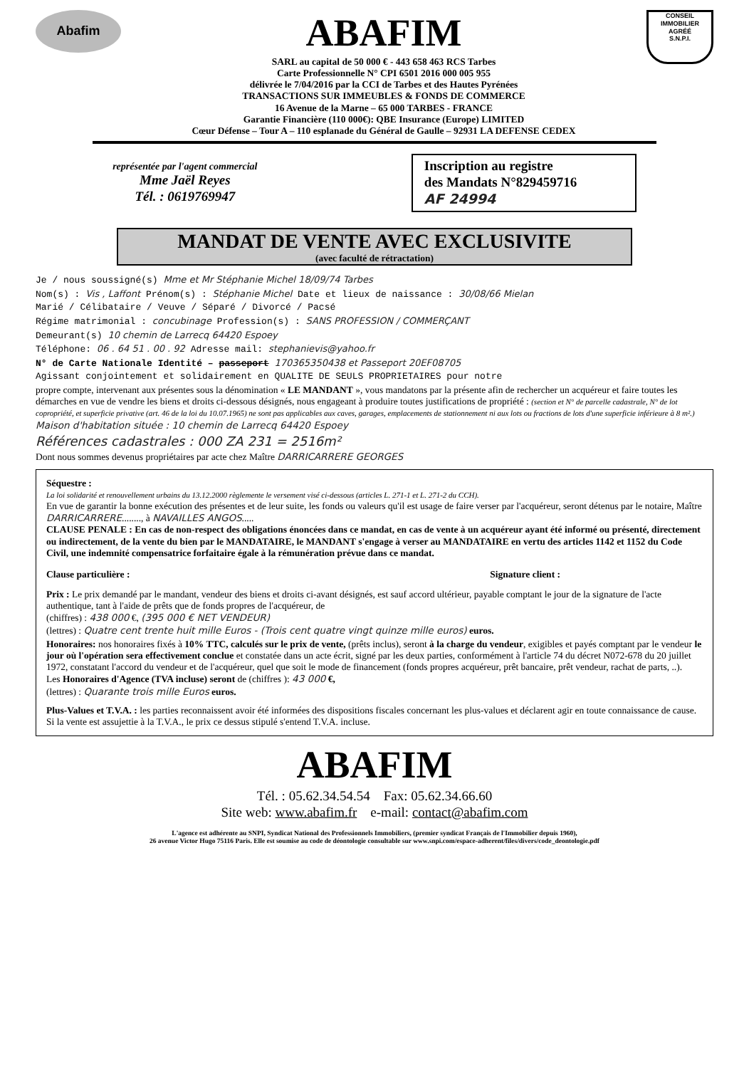Abafim
ABAFIM
SARL au capital de 50 000 € - 443 658 463 RCS Tarbes
Carte Professionnelle N° CPI 6501 2016 000 005 955
délivrée le 7/04/2016 par la CCI de Tarbes et des Hautes Pyrénées
TRANSACTIONS SUR IMMEUBLES & FONDS DE COMMERCE
16 Avenue de la Marne – 65 000 TARBES - FRANCE
Garantie Financière (110 000€): QBE Insurance (Europe) LIMITED
Cœur Défense – Tour A – 110 esplanade du Général de Gaulle – 92931 LA DEFENSE CEDEX
CONSEIL
IMMOBILIER
AGRÉÉ
S.N.P.I.
représentée par l'agent commercial
Mme Jaël Reyes
Tél. : 0619769947
Inscription au registre
des Mandats N°829459716
AF 24994
MANDAT DE VENTE AVEC EXCLUSIVITE
(avec faculté de rétractation)
Je / nous soussigné(s) Mme et Mr Stéphanie Michel 18/09/74 Tarbes
Nom(s) : Vis , Laffont Prénom(s) : Stéphanie Michel Date et lieux de naissance : 30/08/66 Mielan
Marié / Célibataire / Veuve / Séparé / Divorcé / Pacsé
Régime matrimonial : concubinage Profession(s) : SANS PROFESSION / COMMERÇANT
Demeurant(s) 10 chemin de Larrecq 64420 Espoey
Téléphone: 06 . 64 51 . 00 . 92 Adresse mail: stephanievis@yahoo.fr
N° de Carte Nationale Identité – passeport 170365350438 et Passeport 20EF08705
Agissant conjointement et solidairement en QUALITE DE SEULS PROPRIETAIRES pour notre
propre compte, intervenant aux présentes sous la dénomination « LE MANDANT », vous mandatons par la présente afin de rechercher un acquéreur et faire toutes les démarches en vue de vendre les biens et droits ci-dessous désignés, nous engageant à produire toutes justifications de propriété : (section et N° de parcelle cadastrale, N° de lot copropriété, et superficie privative (art. 46 de la loi du 10.07.1965) ne sont pas applicables aux caves, garages, emplacements de stationnement ni aux lots ou fractions de lots d'une superficie inférieure à 8 m².) Maison d'habitation située : 10 chemin de Larrecq 64420 Espoey
Références cadastrales : 000 ZA 231 = 2516m²
Dont nous sommes devenus propriétaires par acte chez Maître DARRICARRERE GEORGES
Séquestre :
La loi solidarité et renouvellement urbains du 13.12.2000 règlemente le versement visé ci-dessous (articles L. 271-1 et L. 271-2 du CCH).
En vue de garantir la bonne exécution des présentes et de leur suite, les fonds ou valeurs qu'il est usage de faire verser par l'acquéreur, seront détenus par le notaire, Maître DARRICARRERE........, à NAVAILLES ANGOS.....
CLAUSE PENALE : En cas de non-respect des obligations énoncées dans ce mandat, en cas de vente à un acquéreur ayant été informé ou présenté, directement ou indirectement, de la vente du bien par le MANDATAIRE, le MANDANT s'engage à verser au MANDATAIRE en vertu des articles 1142 et 1152 du Code Civil, une indemnité compensatrice forfaitaire égale à la rémunération prévue dans ce mandat.
Clause particulière : Signature client :
Prix : Le prix demandé par le mandant, vendeur des biens et droits ci-avant désignés, est sauf accord ultérieur, payable comptant le jour de la signature de l'acte authentique, tant à l'aide de prêts que de fonds propres de l'acquéreur, de
(chiffres) : 438 000 €, (395 000 € NET VENDEUR)
(lettres) : Quatre cent trente huit mille Euros - (Trois cent quatre vingt quinze mille euros) euros.
Honoraires: nos honoraires fixés à 10% TTC, calculés sur le prix de vente, (prêts inclus), seront à la charge du vendeur, exigibles et payés comptant par le vendeur le jour où l'opération sera effectivement conclue et constatée dans un acte écrit, signé par les deux parties, conformément à l'article 74 du décret N072-678 du 20 juillet 1972, constatant l'accord du vendeur et de l'acquéreur, quel que soit le mode de financement (fonds propres acquéreur, prêt bancaire, prêt vendeur, rachat de parts, ..).
Les Honoraires d'Agence (TVA incluse) seront de (chiffres ): 43 000 €,
(lettres) : Quarante trois mille Euros euros.
Plus-Values et T.V.A. : les parties reconnaissent avoir été informées des dispositions fiscales concernant les plus-values et déclarent agir en toute connaissance de cause. Si la vente est assujettie à la T.V.A., le prix ce dessus stipulé s'entend T.V.A. incluse.
ABAFIM
Tél. : 05.62.34.54.54 Fax: 05.62.34.66.60
Site web: www.abafim.fr e-mail: contact@abafim.com
L'agence est adhérente au SNPI, Syndicat National des Professionnels Immobiliers, (premier syndicat Français de l'Immobilier depuis 1960),
26 avenue Victor Hugo 75116 Paris. Elle est soumise au code de déontologie consultable sur www.snpi.com/espace-adherent/files/divers/code_deontologie.pdf